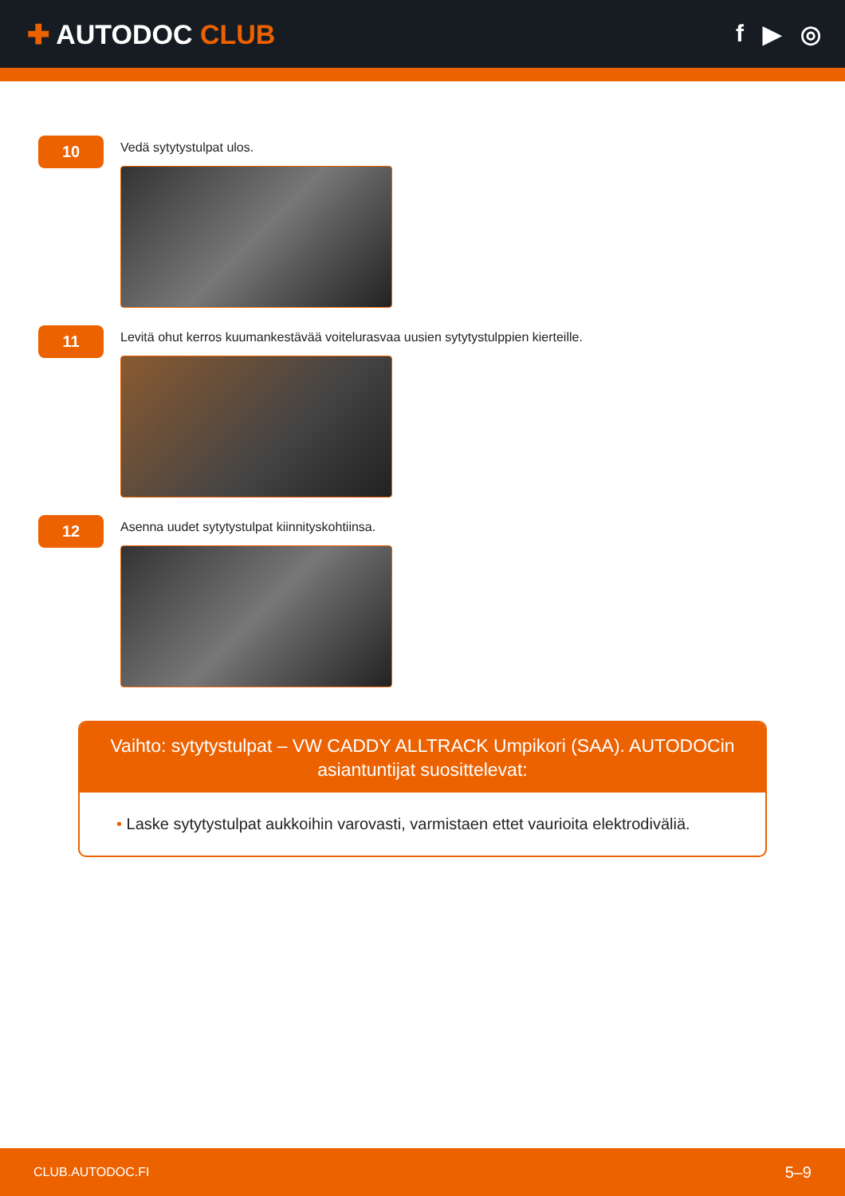✚ AUTODOC CLUB f ▶ ◎
10
Vedä sytytystulpat ulos.
11
Levitä ohut kerros kuumankestävää voitelurasvaa uusien sytytystulppien kierteille.
12
Asenna uudet sytytystulpat kiinnityskohtiinsa.
Vaihto: sytytystulpat – VW CADDY ALLTRACK Umpikori (SAA). AUTODOCin asiantuntijat suosittelevat:
• Laske sytytystulpat aukkoihin varovasti, varmistaen ettet vaurioita elektrodiväliä.
CLUB.AUTODOC.FI 5–9